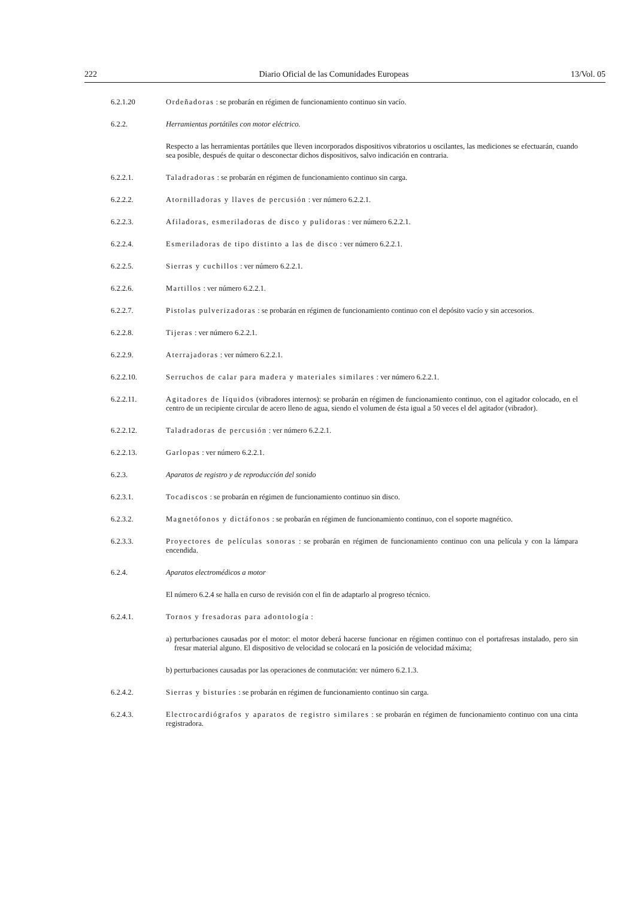222 Diario Oficial de las Comunidades Europeas 13/Vol. 05
6.2.1.20 Ordeñadoras : se probarán en régimen de funcionamiento continuo sin vacío.
6.2.2. Herramientas portátiles con motor eléctrico.
Respecto a las herramientas portátiles que lleven incorporados dispositivos vibratorios u oscilantes, las mediciones se efectuarán, cuando sea posible, después de quitar o desconectar dichos dispositivos, salvo indicación en contraria.
6.2.2.1. Taladradoras : se probarán en régimen de funcionamiento continuo sin carga.
6.2.2.2. Atornilladoras y llaves de percusión : ver número 6.2.2.1.
6.2.2.3. Afiladoras, esmeriladoras de disco y pulidoras : ver número 6.2.2.1.
6.2.2.4. Esmeriladoras de tipo distinto a las de disco : ver número 6.2.2.1.
6.2.2.5. Sierras y cuchillos : ver número 6.2.2.1.
6.2.2.6. Martillos : ver número 6.2.2.1.
6.2.2.7. Pistolas pulverizadoras : se probarán en régimen de funcionamiento continuo con el depósito vacío y sin accesorios.
6.2.2.8. Tijeras : ver número 6.2.2.1.
6.2.2.9. Aterrajadoras : ver número 6.2.2.1.
6.2.2.10. Serruchos de calar para madera y materiales similares : ver número 6.2.2.1.
6.2.2.11. Agitadores de líquidos (vibradores internos): se probarán en régimen de funcionamiento continuo, con el agitador colocado, en el centro de un recipiente circular de acero lleno de agua, siendo el volumen de ésta igual a 50 veces el del agitador (vibrador).
6.2.2.12. Taladradoras de percusión : ver número 6.2.2.1.
6.2.2.13. Garlopas : ver número 6.2.2.1.
6.2.3. Aparatos de registro y de reproducción del sonido
6.2.3.1. Tocadiscos : se probarán en régimen de funcionamiento continuo sin disco.
6.2.3.2. Magnetófonos y dictáfonos : se probarán en régimen de funcionamiento continuo, con el soporte magnético.
6.2.3.3. Proyectores de películas sonoras : se probarán en régimen de funcionamiento continuo con una película y con la lámpara encendida.
6.2.4. Aparatos electromédicos a motor
El número 6.2.4 se halla en curso de revisión con el fin de adaptarlo al progreso técnico.
6.2.4.1. Tornos y fresadoras para adontología :
a) perturbaciones causadas por el motor: el motor deberá hacerse funcionar en régimen continuo con el portafresas instalado, pero sin fresar material alguno. El dispositivo de velocidad se colocará en la posición de velocidad máxima;
b) perturbaciones causadas por las operaciones de conmutación: ver número 6.2.1.3.
6.2.4.2. Sierras y bisturíes : se probarán en régimen de funcionamiento continuo sin carga.
6.2.4.3. Electrocardiógrafos y aparatos de registro similares : se probarán en régimen de funcionamiento continuo con una cinta registradora.